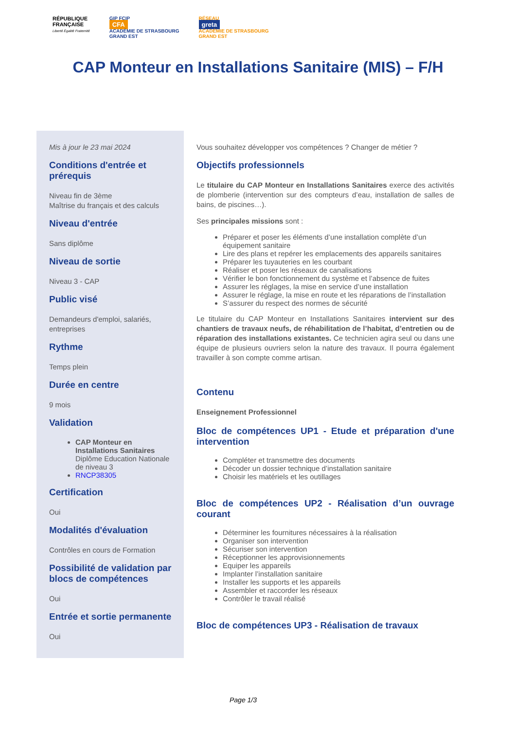RÉPUBLIQUE
FRANÇAISE
Liberté Égalité Fraternité
GIP FCIP
CFA
ACADÉMIE DE STRASBOURG
GRAND EST
RÉSEAU
greta
ACADÉMIE DE STRASBOURG
GRAND EST
CAP Monteur en Installations Sanitaire (MIS) – F/H
Mis à jour le 23 mai 2024
Conditions d'entrée et prérequis
Niveau fin de 3ème
Maîtrise du français et des calculs
Niveau d'entrée
Sans diplôme
Niveau de sortie
Niveau 3 - CAP
Public visé
Demandeurs d'emploi, salariés, entreprises
Rythme
Temps plein
Durée en centre
9 mois
Validation
CAP Monteur en Installations Sanitaires Diplôme Education Nationale de niveau 3
RNCP38305
Certification
Oui
Modalités d'évaluation
Contrôles en cours de Formation
Possibilité de validation par blocs de compétences
Oui
Entrée et sortie permanente
Oui
Vous souhaitez développer vos compétences ? Changer de métier ?
Objectifs professionnels
Le titulaire du CAP Monteur en Installations Sanitaires exerce des activités de plomberie (intervention sur des compteurs d’eau, installation de salles de bains, de piscines…).
Ses principales missions sont :
Préparer et poser les éléments d’une installation complète d’un équipement sanitaire
Lire des plans et repérer les emplacements des appareils sanitaires
Préparer les tuyauteries en les courbant
Réaliser et poser les réseaux de canalisations
Vérifier le bon fonctionnement du système et l’absence de fuites
Assurer les réglages, la mise en service d’une installation
Assurer le réglage, la mise en route et les réparations de l’installation
S’assurer du respect des normes de sécurité
Le titulaire du CAP Monteur en Installations Sanitaires intervient sur des chantiers de travaux neufs, de réhabilitation de l’habitat, d’entretien ou de réparation des installations existantes. Ce technicien agira seul ou dans une équipe de plusieurs ouvriers selon la nature des travaux. Il pourra également travailler à son compte comme artisan.
Contenu
Enseignement Professionnel
Bloc de compétences UP1 - Etude et préparation d'une intervention
Compléter et transmettre des documents
Décoder un dossier technique d’installation sanitaire
Choisir les matériels et les outillages
Bloc de compétences UP2 - Réalisation d’un ouvrage courant
Déterminer les fournitures nécessaires à la réalisation
Organiser son intervention
Sécuriser son intervention
Réceptionner les approvisionnements
Equiper les appareils
Implanter l’installation sanitaire
Installer les supports et les appareils
Assembler et raccorder les réseaux
Contrôler le travail réalisé
Bloc de compétences UP3 - Réalisation de travaux
Page 1/3